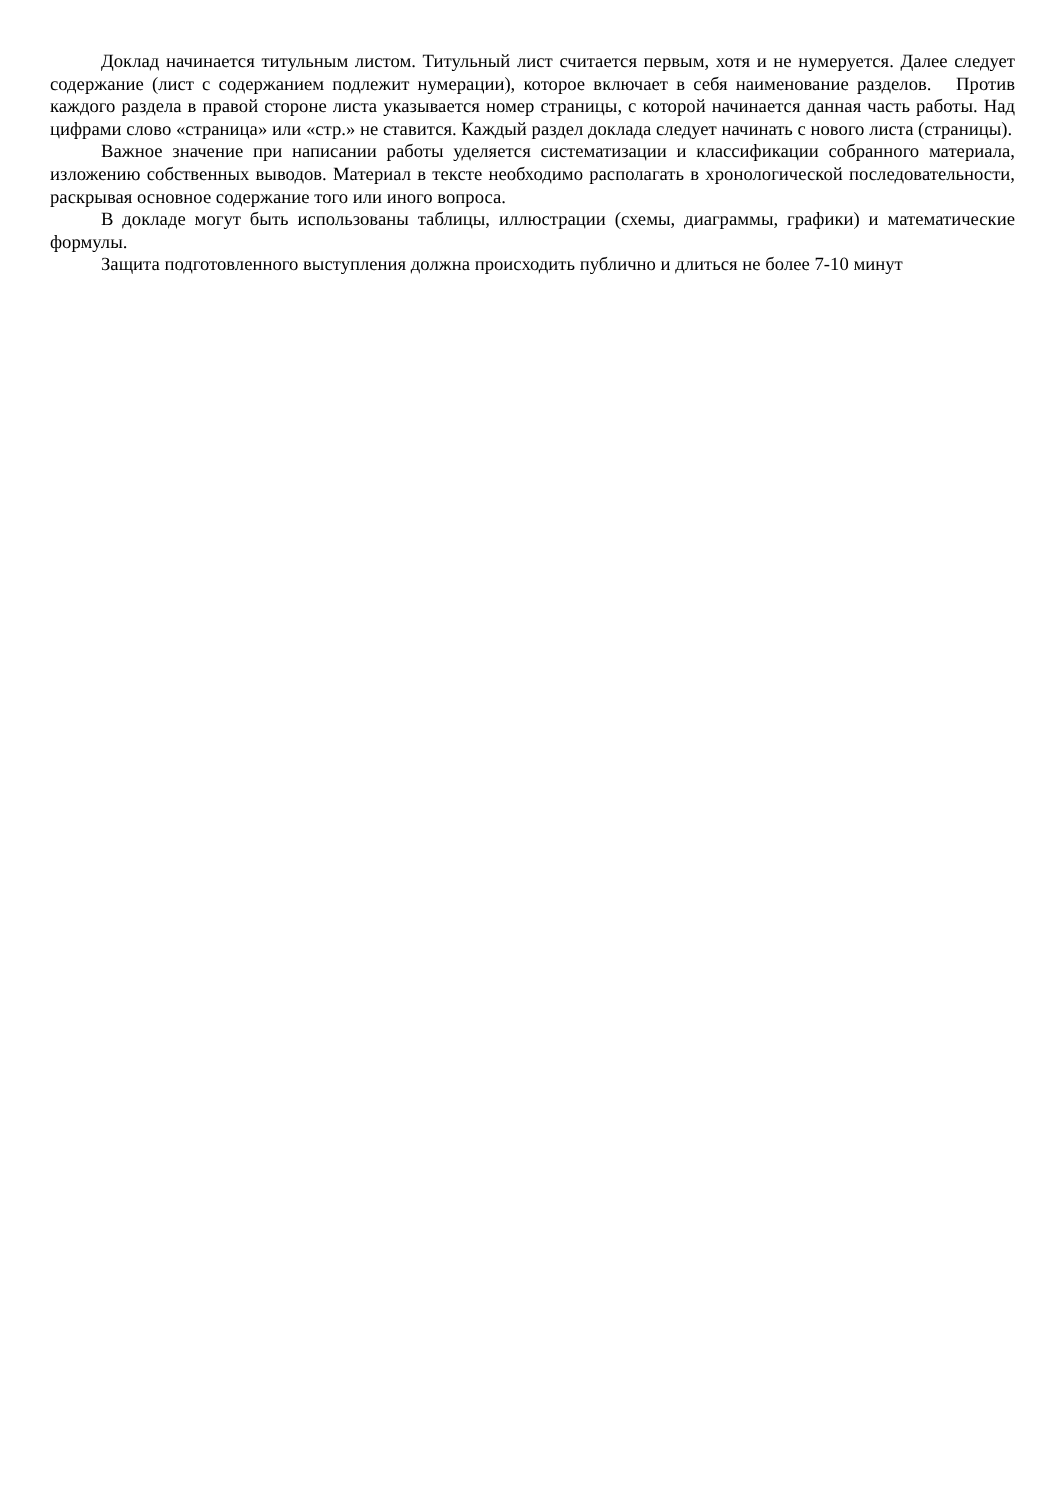Доклад начинается титульным листом. Титульный лист считается первым, хотя и не нумеруется. Далее следует содержание (лист с содержанием подлежит нумерации), которое включает в себя наименование разделов. Против каждого раздела в правой стороне листа указывается номер страницы, с которой начинается данная часть работы. Над цифрами слово «страница» или «стр.» не ставится. Каждый раздел доклада следует начинать с нового листа (страницы).
Важное значение при написании работы уделяется систематизации и классификации собранного материала, изложению собственных выводов. Материал в тексте необходимо располагать в хронологической последовательности, раскрывая основное содержание того или иного вопроса.
В докладе могут быть использованы таблицы, иллюстрации (схемы, диаграммы, графики) и математические формулы.
Защита подготовленного выступления должна происходить публично и длиться не более 7-10 минут